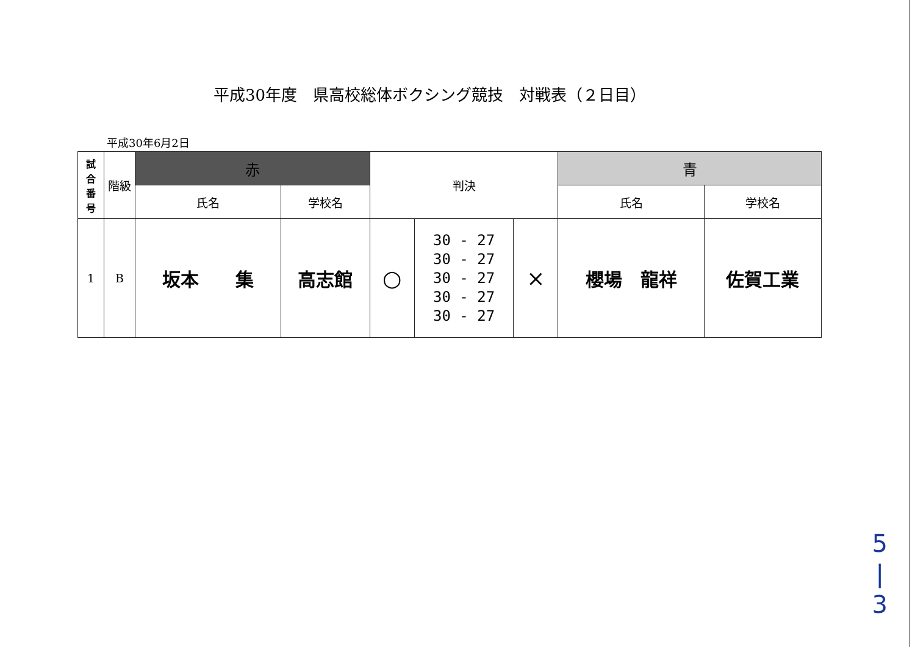平成30年度　県高校総体ボクシング競技　対戦表（２日目）
平成30年6月2日
| 試 合 番 号 | 階級 | 赤 | | 判決 | | | 青 | |
| --- | --- | --- | --- | --- | --- | --- | --- | --- |
| | | 氏名 | 学校名 | | | | 氏名 | 学校名 |
| 1 | B | 坂本 集 | 高志館 | ○ | 30 - 27 30 - 27 30 - 27 30 - 27 30 - 27 | × | 櫻場 龍祥 | 佐賀工業 |
5
|
3